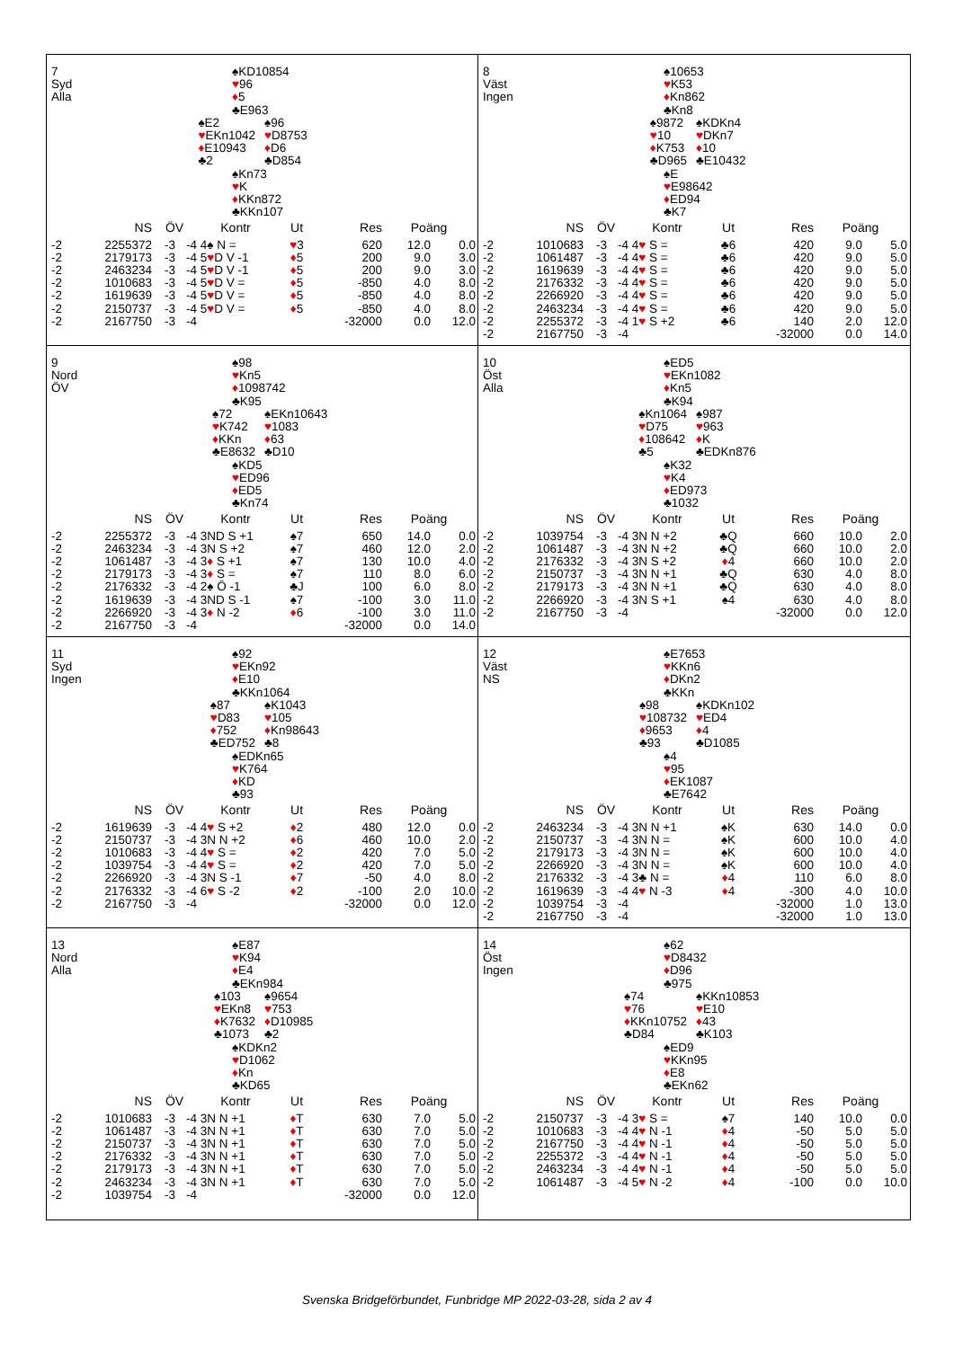7
Syd
Alla
♠KD10854
♥96
♦5
♣E963
♠E2
♥EKn1042
♦E10943
♣2
♠96
♥D8753
♦D6
♣D854
♠Kn73
♥K
♦KKn872
♣KKn107
| | NS | ÖV | | Kontr | Ut | Res | Poäng | |
| --- | --- | --- | --- | --- | --- | --- | --- | --- |
| -2 | 2255372 | -3 | -4 | 4♠ N = | ♥ 3 | 620 | 12.0 | 0.0 |
| -2 | 2179173 | -3 | -4 | 5 ♥ D V -1 | ♦ 5 | 200 | 9.0 | 3.0 |
| -2 | 2463234 | -3 | -4 | 5 ♥ D V -1 | ♦ 5 | 200 | 9.0 | 3.0 |
| -2 | 1010683 | -3 | -4 | 5 ♥ D V = | ♦ 5 | -850 | 4.0 | 8.0 |
| -2 | 1619639 | -3 | -4 | 5 ♥ D V = | ♦ 5 | -850 | 4.0 | 8.0 |
| -2 | 2150737 | -3 | -4 | 5 ♥ D V = | ♦ 5 | -850 | 4.0 | 8.0 |
| -2 | 2167750 | -3 | -4 | | | -32000 | 0.0 | 12.0 |
8
Väst
Ingen
♠10653
♥K53
♦Kn862
♣Kn8
♠9872
♥10
♦K753
♣D965
♠KDKn4
♥DKn7
♦10
♣E10432
♠E
♥E98642
♦ED94
♣K7
| | NS | ÖV | | Kontr | Ut | Res | Poäng | |
| --- | --- | --- | --- | --- | --- | --- | --- | --- |
| -2 | 1010683 | -3 | -4 | 4 ♥ S = | ♣6 | 420 | 9.0 | 5.0 |
| -2 | 1061487 | -3 | -4 | 4 ♥ S = | ♣6 | 420 | 9.0 | 5.0 |
| -2 | 1619639 | -3 | -4 | 4 ♥ S = | ♣6 | 420 | 9.0 | 5.0 |
| -2 | 2176332 | -3 | -4 | 4 ♥ S = | ♣6 | 420 | 9.0 | 5.0 |
| -2 | 2266920 | -3 | -4 | 4 ♥ S = | ♣6 | 420 | 9.0 | 5.0 |
| -2 | 2463234 | -3 | -4 | 4 ♥ S = | ♣6 | 420 | 9.0 | 5.0 |
| -2 | 2255372 | -3 | -4 | 1 ♥ S +2 | ♣6 | 140 | 2.0 | 12.0 |
| -2 | 2167750 | -3 | -4 | | | -32000 | 0.0 | 14.0 |
9
Nord
ÖV
♠98
♥Kn5
♦1098742
♣K95
♠72
♥K742
♦KKn
♣E8632
♠EKn10643
♥1083
♦63
♣D10
♠KD5
♥ED96
♦ED5
♣Kn74
| | NS | ÖV | | Kontr | Ut | Res | Poäng | |
| --- | --- | --- | --- | --- | --- | --- | --- | --- |
| -2 | 2255372 | -3 | -4 | 3ND S +1 | ♠7 | 650 | 14.0 | 0.0 |
| -2 | 2463234 | -3 | -4 | 3N S +2 | ♠7 | 460 | 12.0 | 2.0 |
| -2 | 1061487 | -3 | -4 | 3 ♦ S +1 | ♠7 | 130 | 10.0 | 4.0 |
| -2 | 2179173 | -3 | -4 | 3 ♦ S = | ♠7 | 110 | 8.0 | 6.0 |
| -2 | 2176332 | -3 | -4 | 2♠ Ö -1 | ♣J | 100 | 6.0 | 8.0 |
| -2 | 1619639 | -3 | -4 | 3ND S -1 | ♠7 | -100 | 3.0 | 11.0 |
| -2 | 2266920 | -3 | -4 | 3 ♦ N -2 | ♦ 6 | -100 | 3.0 | 11.0 |
| -2 | 2167750 | -3 | -4 | | | -32000 | 0.0 | 14.0 |
10
Öst
Alla
♠ED5
♥EKn1082
♦Kn5
♣K94
♠Kn1064
♥D75
♦108642
♣5
♠987
♥963
♦K
♣EDKn876
♠K32
♥K4
♦ED973
♣1032
| | NS | ÖV | | Kontr | Ut | Res | Poäng | |
| --- | --- | --- | --- | --- | --- | --- | --- | --- |
| -2 | 1039754 | -3 | -4 | 3N N +2 | ♣Q | 660 | 10.0 | 2.0 |
| -2 | 1061487 | -3 | -4 | 3N N +2 | ♣Q | 660 | 10.0 | 2.0 |
| -2 | 2176332 | -3 | -4 | 3N S +2 | ♦ 4 | 660 | 10.0 | 2.0 |
| -2 | 2150737 | -3 | -4 | 3N N +1 | ♣Q | 630 | 4.0 | 8.0 |
| -2 | 2179173 | -3 | -4 | 3N N +1 | ♣Q | 630 | 4.0 | 8.0 |
| -2 | 2266920 | -3 | -4 | 3N S +1 | ♠4 | 630 | 4.0 | 8.0 |
| -2 | 2167750 | -3 | -4 | | | -32000 | 0.0 | 12.0 |
11
Syd
Ingen
♠92
♥EKn92
♦E10
♣KKn1064
♠87
♥D83
♦752
♣ED752
♠K1043
♥105
♦Kn98643
♣8
♠EDKn65
♥K764
♦KD
♣93
| | NS | ÖV | | Kontr | Ut | Res | Poäng | |
| --- | --- | --- | --- | --- | --- | --- | --- | --- |
| -2 | 1619639 | -3 | -4 | 4 ♥ S +2 | ♦ 2 | 480 | 12.0 | 0.0 |
| -2 | 2150737 | -3 | -4 | 3N N +2 | ♦ 6 | 460 | 10.0 | 2.0 |
| -2 | 1010683 | -3 | -4 | 4 ♥ S = | ♦ 2 | 420 | 7.0 | 5.0 |
| -2 | 1039754 | -3 | -4 | 4 ♥ S = | ♦ 2 | 420 | 7.0 | 5.0 |
| -2 | 2266920 | -3 | -4 | 3N S -1 | ♦ 7 | -50 | 4.0 | 8.0 |
| -2 | 2176332 | -3 | -4 | 6 ♥ S -2 | ♦ 2 | -100 | 2.0 | 10.0 |
| -2 | 2167750 | -3 | -4 | | | -32000 | 0.0 | 12.0 |
12
Väst
NS
♠E7653
♥KKn6
♦DKn2
♣KKn
♠98
♥108732
♦9653
♣93
♠KDKn102
♥ED4
♦4
♣D1085
♠4
♥95
♦EK1087
♣E7642
| | NS | ÖV | | Kontr | Ut | Res | Poäng | |
| --- | --- | --- | --- | --- | --- | --- | --- | --- |
| -2 | 2463234 | -3 | -4 | 3N N +1 | ♠K | 630 | 14.0 | 0.0 |
| -2 | 2150737 | -3 | -4 | 3N N = | ♠K | 600 | 10.0 | 4.0 |
| -2 | 2179173 | -3 | -4 | 3N N = | ♠K | 600 | 10.0 | 4.0 |
| -2 | 2266920 | -3 | -4 | 3N N = | ♠K | 600 | 10.0 | 4.0 |
| -2 | 2176332 | -3 | -4 | 3♣ N = | ♦ 4 | 110 | 6.0 | 8.0 |
| -2 | 1619639 | -3 | -4 | 4 ♥ N -3 | ♦ 4 | -300 | 4.0 | 10.0 |
| -2 | 1039754 | -3 | -4 | | | -32000 | 1.0 | 13.0 |
| -2 | 2167750 | -3 | -4 | | | -32000 | 1.0 | 13.0 |
13
Nord
Alla
♠E87
♥K94
♦E4
♣EKn984
♠103
♥EKn8
♦K7632
♣1073
♠9654
♥753
♦D10985
♣2
♠KDKn2
♥D1062
♦Kn
♣KD65
| | NS | ÖV | | Kontr | Ut | Res | Poäng | |
| --- | --- | --- | --- | --- | --- | --- | --- | --- |
| -2 | 1010683 | -3 | -4 | 3N N +1 | ♦ T | 630 | 7.0 | 5.0 |
| -2 | 1061487 | -3 | -4 | 3N N +1 | ♦ T | 630 | 7.0 | 5.0 |
| -2 | 2150737 | -3 | -4 | 3N N +1 | ♦ T | 630 | 7.0 | 5.0 |
| -2 | 2176332 | -3 | -4 | 3N N +1 | ♦ T | 630 | 7.0 | 5.0 |
| -2 | 2179173 | -3 | -4 | 3N N +1 | ♦ T | 630 | 7.0 | 5.0 |
| -2 | 2463234 | -3 | -4 | 3N N +1 | ♦ T | 630 | 7.0 | 5.0 |
| -2 | 1039754 | -3 | -4 | | | -32000 | 0.0 | 12.0 |
14
Öst
Ingen
♠62
♥D8432
♦D96
♣975
♠74
♥76
♦KKn10752
♣D84
♠KKn10853
♥E10
♦43
♣K103
♠ED9
♥KKn95
♦E8
♣EKn62
| | NS | ÖV | | Kontr | Ut | Res | Poäng | |
| --- | --- | --- | --- | --- | --- | --- | --- | --- |
| -2 | 2150737 | -3 | -4 | 3 ♥ S = | ♠7 | 140 | 10.0 | 0.0 |
| -2 | 1010683 | -3 | -4 | 4 ♥ N -1 | ♦ 4 | -50 | 5.0 | 5.0 |
| -2 | 2167750 | -3 | -4 | 4 ♥ N -1 | ♦ 4 | -50 | 5.0 | 5.0 |
| -2 | 2255372 | -3 | -4 | 4 ♥ N -1 | ♦ 4 | -50 | 5.0 | 5.0 |
| -2 | 2463234 | -3 | -4 | 4 ♥ N -1 | ♦ 4 | -50 | 5.0 | 5.0 |
| -2 | 1061487 | -3 | -4 | 5 ♥ N -2 | ♦ 4 | -100 | 0.0 | 10.0 |
Svenska Bridgeförbundet, Funbridge MP 2022-03-28, sida 2 av 4